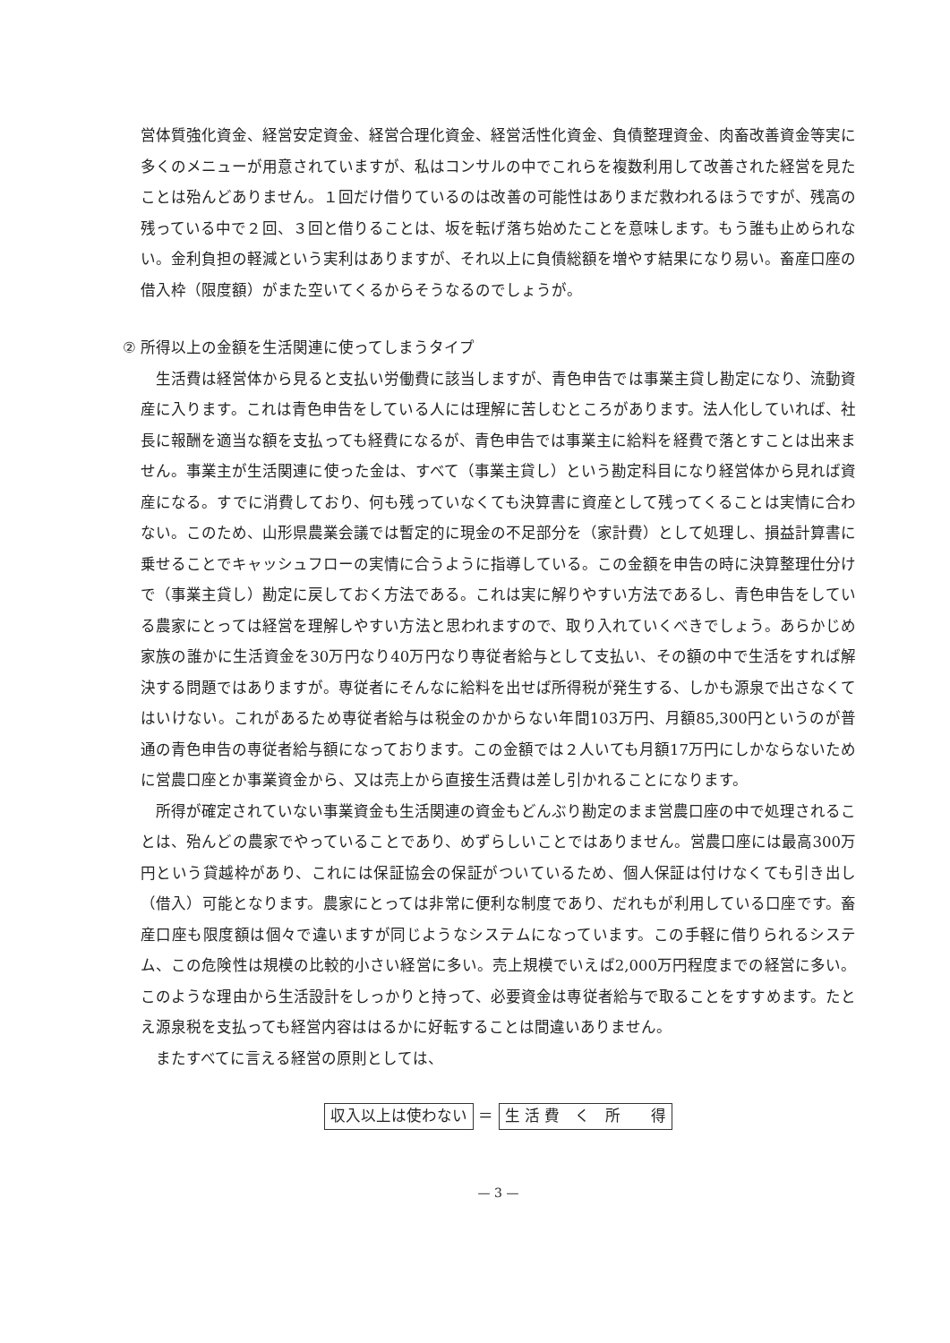営体質強化資金、経営安定資金、経営合理化資金、経営活性化資金、負債整理資金、肉畜改善資金等実に多くのメニューが用意されていますが、私はコンサルの中でこれらを複数利用して改善された経営を見たことは殆んどありません。１回だけ借りているのは改善の可能性はありまだ救われるほうですが、残高の残っている中で２回、３回と借りることは、坂を転げ落ち始めたことを意味します。もう誰も止められない。金利負担の軽減という実利はありますが、それ以上に負債総額を増やす結果になり易い。畜産口座の借入枠（限度額）がまた空いてくるからそうなるのでしょうが。
② 所得以上の金額を生活関連に使ってしまうタイプ
生活費は経営体から見ると支払い労働費に該当しますが、青色申告では事業主貸し勘定になり、流動資産に入ります。これは青色申告をしている人には理解に苦しむところがあります。法人化していれば、社長に報酬を適当な額を支払っても経費になるが、青色申告では事業主に給料を経費で落とすことは出来ません。事業主が生活関連に使った金は、すべて（事業主貸し）という勘定科目になり経営体から見れば資産になる。すでに消費しており、何も残っていなくても決算書に資産として残ってくることは実情に合わない。このため、山形県農業会議では暫定的に現金の不足部分を（家計費）として処理し、損益計算書に乗せることでキャッシュフローの実情に合うように指導している。この金額を申告の時に決算整理仕分けで（事業主貸し）勘定に戻しておく方法である。これは実に解りやすい方法であるし、青色申告をしている農家にとっては経営を理解しやすい方法と思われますので、取り入れていくべきでしょう。あらかじめ家族の誰かに生活資金を30万円なり40万円なり専従者給与として支払い、その額の中で生活をすれば解決する問題ではありますが。専従者にそんなに給料を出せば所得税が発生する、しかも源泉で出さなくてはいけない。これがあるため専従者給与は税金のかからない年間103万円、月額85,300円というのが普通の青色申告の専従者給与額になっております。この金額では２人いても月額17万円にしかならないために営農口座とか事業資金から、又は売上から直接生活費は差し引かれることになります。
所得が確定されていない事業資金も生活関連の資金もどんぶり勘定のまま営農口座の中で処理されることは、殆んどの農家でやっていることであり、めずらしいことではありません。営農口座には最高300万円という貸越枠があり、これには保証協会の保証がついているため、個人保証は付けなくても引き出し（借入）可能となります。農家にとっては非常に便利な制度であり、だれもが利用している口座です。畜産口座も限度額は個々で違いますが同じようなシステムになっています。この手軽に借りられるシステム、この危険性は規模の比較的小さい経営に多い。売上規模でいえば2,000万円程度までの経営に多い。このような理由から生活設計をしっかりと持って、必要資金は専従者給与で取ることをすすめます。たとえ源泉税を支払っても経営内容ははるかに好転することは間違いありません。
またすべてに言える経営の原則としては、
収入以上は使わない ＝ 生 活 費　く　所　　得
— 3 —